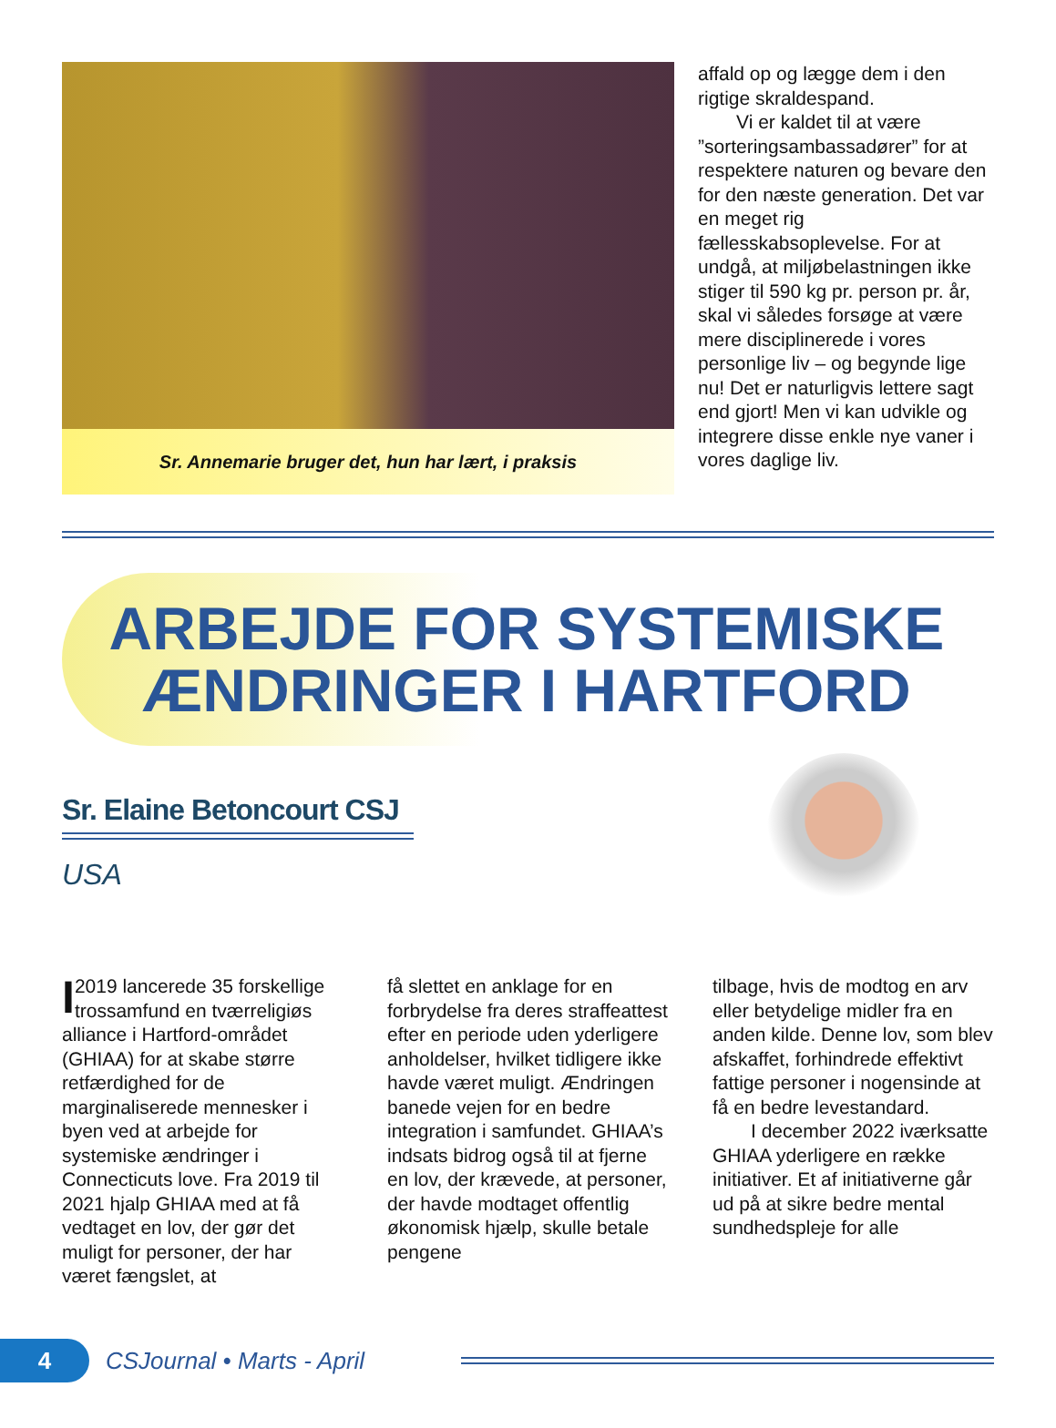Sr. Annemarie bruger det, hun har lært, i praksis
affald op og lægge dem i den rigtige skraldespand.
  Vi er kaldet til at være ”sorteringsambassadører” for at respektere naturen og bevare den for den næste generation. Det var en meget rig fællesskabsoplevelse. For at undgå, at miljøbelastningen ikke stiger til 590 kg pr. person pr. år, skal vi således forsøge at være mere disciplinerede i vores personlige liv – og begynde lige nu! Det er naturligvis lettere sagt end gjort! Men vi kan udvikle og integrere disse enkle nye vaner i vores daglige liv.
ARBEJDE FOR SYSTEMISKE
ÆNDRINGER I HARTFORD
Sr. Elaine Betoncourt CSJ
USA
I 2019 lancerede 35 forskellige trossamfund en tværreligiøs alliance i Hartford-området (GHIAA) for at skabe større retfærdighed for de marginaliserede mennesker i byen ved at arbejde for systemiske ændringer i Connecticuts love. Fra 2019 til 2021 hjalp GHIAA med at få vedtaget en lov, der gør det muligt for personer, der har været fængslet, at
få slettet en anklage for en forbrydelse fra deres straffeattest efter en periode uden yderligere anholdelser, hvilket tidligere ikke havde været muligt. Ændringen banede vejen for en bedre integration i samfundet. GHIAA’s indsats bidrog også til at fjerne en lov, der krævede, at personer, der havde modtaget offentlig økonomisk hjælp, skulle betale pengene
tilbage, hvis de modtog en arv eller betydelige midler fra en anden kilde. Denne lov, som blev afskaffet, forhindrede effektivt fattige personer i nogensinde at få en bedre levestandard.
  I december 2022 iværksatte GHIAA yderligere en række initiativer. Et af initiativerne går ud på at sikre bedre mental sundhedspleje for alle
4
CSJournal • Marts - April